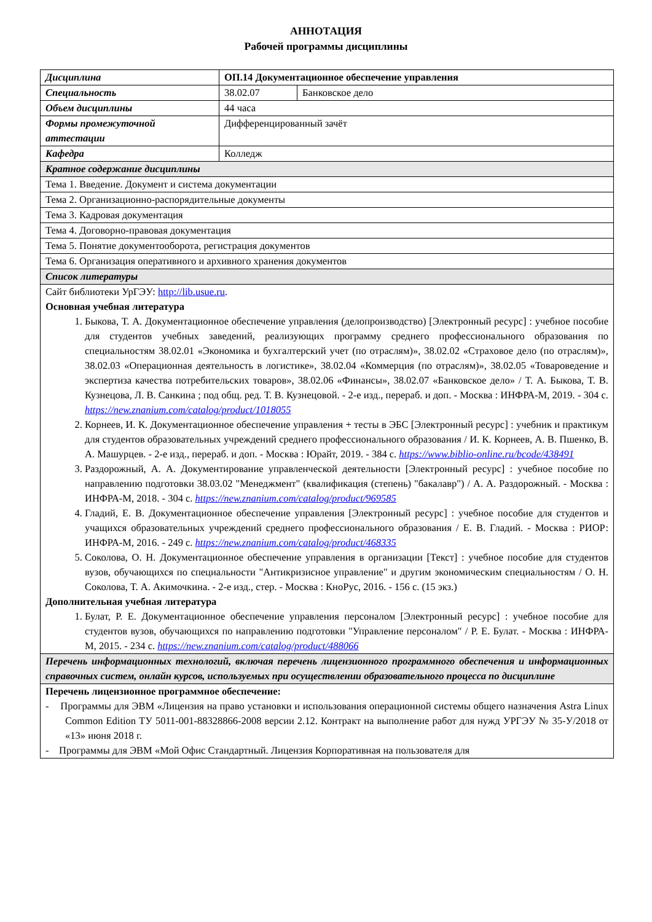АННОТАЦИЯ
Рабочей программы дисциплины
| Дисциплина | ОП.14 Документационное обеспечение управления | |
| Специальность | 38.02.07 | Банковское дело |
| Объем дисциплины | 44 часа | |
| Формы промежуточной аттестации | Дифференцированный зачёт | |
| Кафедра | Колледж | |
| Кратное содержание дисциплины | | |
| Тема 1. Введение. Документ и система документации | | |
| Тема 2. Организационно-распорядительные документы | | |
| Тема 3. Кадровая документация | | |
| Тема 4. Договорно-правовая документация | | |
| Тема 5. Понятие документооборота, регистрация документов | | |
| Тема 6. Организация оперативного и архивного хранения документов | | |
| Список литературы | | |
| Сайт библиотеки УрГЭУ: http://lib.usue.ru . Основная учебная литература 1. Быкова, Т. А. Документационное обеспечение управления (делопроизводство) [Электронный ресурс] : учебное пособие для студентов учебных заведений, реализующих программу среднего профессионального образования по специальностям 38.02.01 «Экономика и бухгалтерский учет (по отраслям)», 38.02.02 «Страховое дело (по отраслям)», 38.02.03 «Операционная деятельность в логистике», 38.02.04 «Коммерция (по отраслям)», 38.02.05 «Товароведение и экспертиза качества потребительских товаров», 38.02.06 «Финансы», 38.02.07 «Банковское дело» / Т. А. Быкова, Т. В. Кузнецова, Л. В. Санкина ; под общ. ред. Т. В. Кузнецовой. - 2-е изд., перераб. и доп. - Москва : ИНФРА-М, 2019. - 304 с. https://new.znanium.com/catalog/product/1018055 2. Корнеев, И. К. Документационное обеспечение управления + тесты в ЭБС [Электронный ресурс] : учебник и практикум для студентов образовательных учреждений среднего профессионального образования / И. К. Корнеев, А. В. Пшенко, В. А. Машурцев. - 2-е изд., перераб. и доп. - Москва : Юрайт, 2019. - 384 с. https://www.biblio-online.ru/bcode/438491 3. Раздорожный, А. А. Документирование управленческой деятельности [Электронный ресурс] : учебное пособие по направлению подготовки 38.03.02 "Менеджмент" (квалификация (степень) "бакалавр") / А. А. Раздорожный. - Москва : ИНФРА-М, 2018. - 304 с. https://new.znanium.com/catalog/product/969585 4. Гладий, Е. В. Документационное обеспечение управления [Электронный ресурс] : учебное пособие для студентов и учащихся образовательных учреждений среднего профессионального образования / Е. В. Гладий. - Москва : РИОР: ИНФРА-М, 2016. - 249 с. https://new.znanium.com/catalog/product/468335 5. Соколова, О. Н. Документационное обеспечение управления в организации [Текст] : учебное пособие для студентов вузов, обучающихся по специальности "Антикризисное управление" и другим экономическим специальностям / О. Н. Соколова, Т. А. Акимочкина. - 2-е изд., стер. - Москва : КноРус, 2016. - 156 с. (15 экз.) Дополнительная учебная литература 1. Булат, Р. Е. Документационное обеспечение управления персоналом [Электронный ресурс] : учебное пособие для студентов вузов, обучающихся по направлению подготовки "Управление персоналом" / Р. Е. Булат. - Москва : ИНФРА-М, 2015. - 234 с. https://new.znanium.com/catalog/product/488066 | | |
| Перечень информационных технологий, включая перечень лицензионного программного обеспечения и информационных справочных систем, онлайн курсов, используемых при осуществлении образовательного процесса по дисциплине | | |
| Перечень лицензионное программное обеспечение: - Программы для ЭВМ «Лицензия на право установки и использования операционной системы общего назначения Astra Linux Common Edition ТУ 5011-001-88328866-2008 версии 2.12. Контракт на выполнение работ для нужд УРГЭУ № 35-У/2018 от «13» июня 2018 г. - Программы для ЭВМ «Мой Офис Стандартный. Лицензия Корпоративная на пользователя для | | |